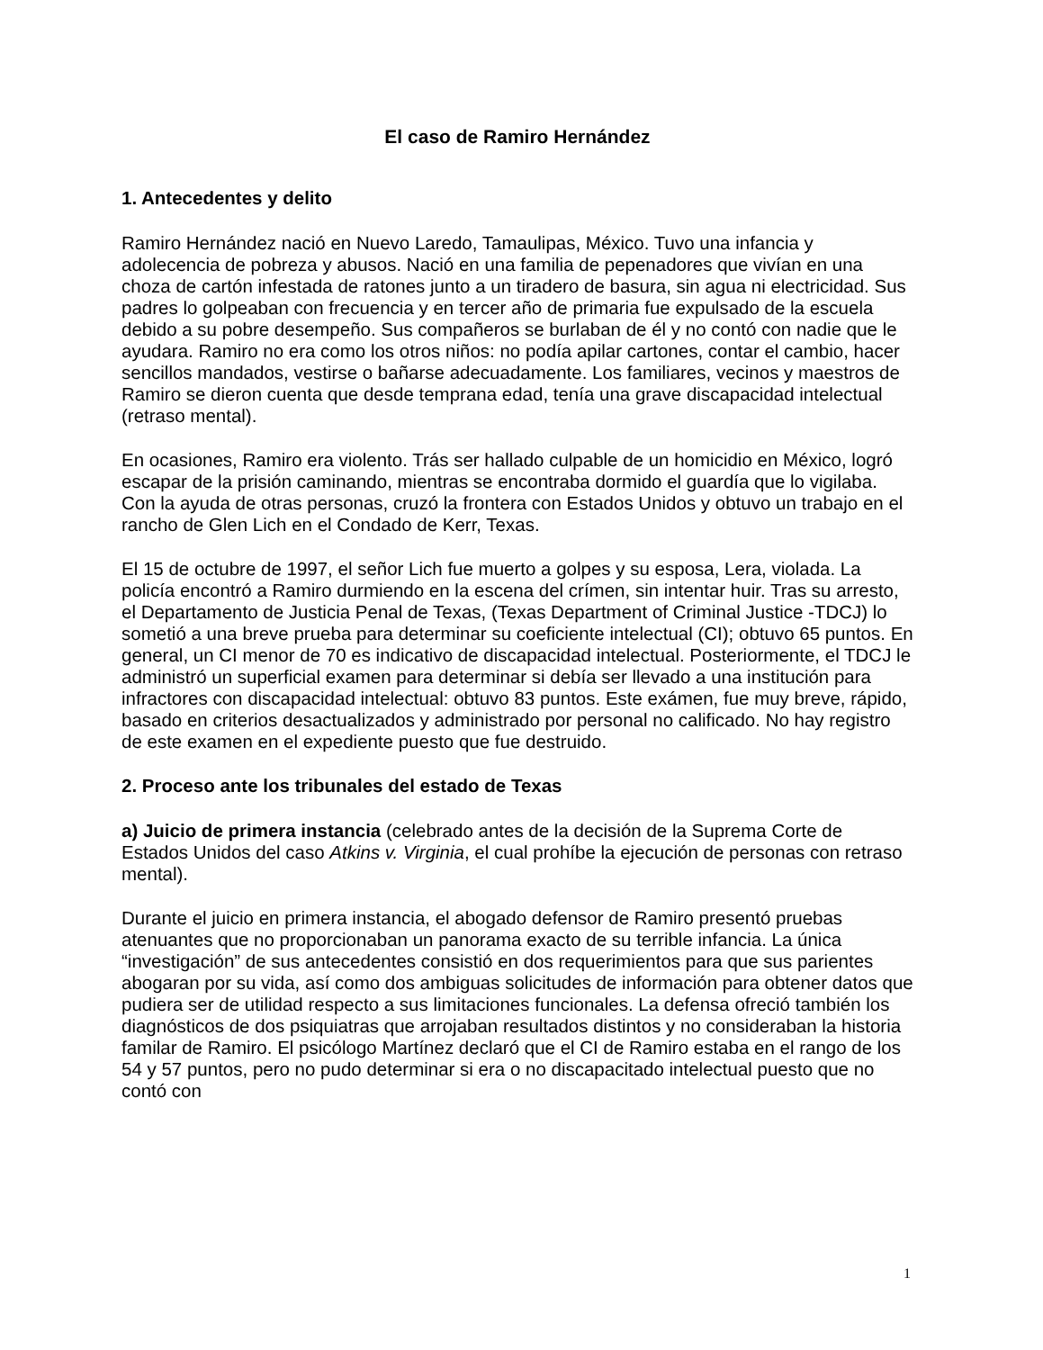El caso de Ramiro Hernández
1. Antecedentes y delito
Ramiro Hernández nació en Nuevo Laredo, Tamaulipas, México. Tuvo una infancia y adolecencia de pobreza y abusos. Nació en una familia de pepenadores que vivían en una choza de cartón infestada de ratones junto a un tiradero de basura, sin agua ni electricidad. Sus padres lo golpeaban con frecuencia y en tercer año de primaria fue expulsado de la escuela debido a su pobre desempeño. Sus compañeros se burlaban de él y no contó con nadie que le ayudara. Ramiro no era como los otros niños: no podía apilar cartones, contar el cambio, hacer sencillos mandados, vestirse o bañarse adecuadamente. Los familiares, vecinos y maestros de Ramiro se dieron cuenta que desde temprana edad, tenía una grave discapacidad intelectual (retraso mental).
En ocasiones, Ramiro era violento. Trás ser hallado culpable de un homicidio en México, logró escapar de la prisión caminando, mientras se encontraba dormido el guardía que lo vigilaba. Con la ayuda de otras personas, cruzó la frontera con Estados Unidos y obtuvo un trabajo en el rancho de Glen Lich en el Condado de Kerr, Texas.
El 15 de octubre de 1997, el señor Lich fue muerto a golpes y su esposa, Lera, violada. La policía encontró a Ramiro durmiendo en la escena del crímen, sin intentar huir. Tras su arresto, el Departamento de Justicia Penal de Texas, (Texas Department of Criminal Justice -TDCJ) lo sometió a una breve prueba para determinar su coeficiente intelectual (CI); obtuvo 65 puntos. En general, un CI menor de 70 es indicativo de discapacidad intelectual. Posteriormente, el TDCJ le administró un superficial examen para determinar si debía ser llevado a una institución para infractores con discapacidad intelectual: obtuvo 83 puntos. Este exámen, fue muy breve, rápido, basado en criterios desactualizados y administrado por personal no calificado. No hay registro de este examen en el expediente puesto que fue destruido.
2. Proceso ante los tribunales del estado de Texas
a) Juicio de primera instancia (celebrado antes de la decisión de la Suprema Corte de Estados Unidos del caso Atkins v. Virginia, el cual prohíbe la ejecución de personas con retraso mental).
Durante el juicio en primera instancia, el abogado defensor de Ramiro presentó pruebas atenuantes que no proporcionaban un panorama exacto de su terrible infancia. La única “investigación” de sus antecedentes consistió en dos requerimientos para que sus parientes abogaran por su vida, así como dos ambiguas solicitudes de información para obtener datos que pudiera ser de utilidad respecto a sus limitaciones funcionales. La defensa ofreció también los diagnósticos de dos psiquiatras que arrojaban resultados distintos y no consideraban la historia familar de Ramiro. El psicólogo Martínez declaró que el CI de Ramiro estaba en el rango de los 54 y 57 puntos, pero no pudo determinar si era o no discapacitado intelectual puesto que no contó con
1